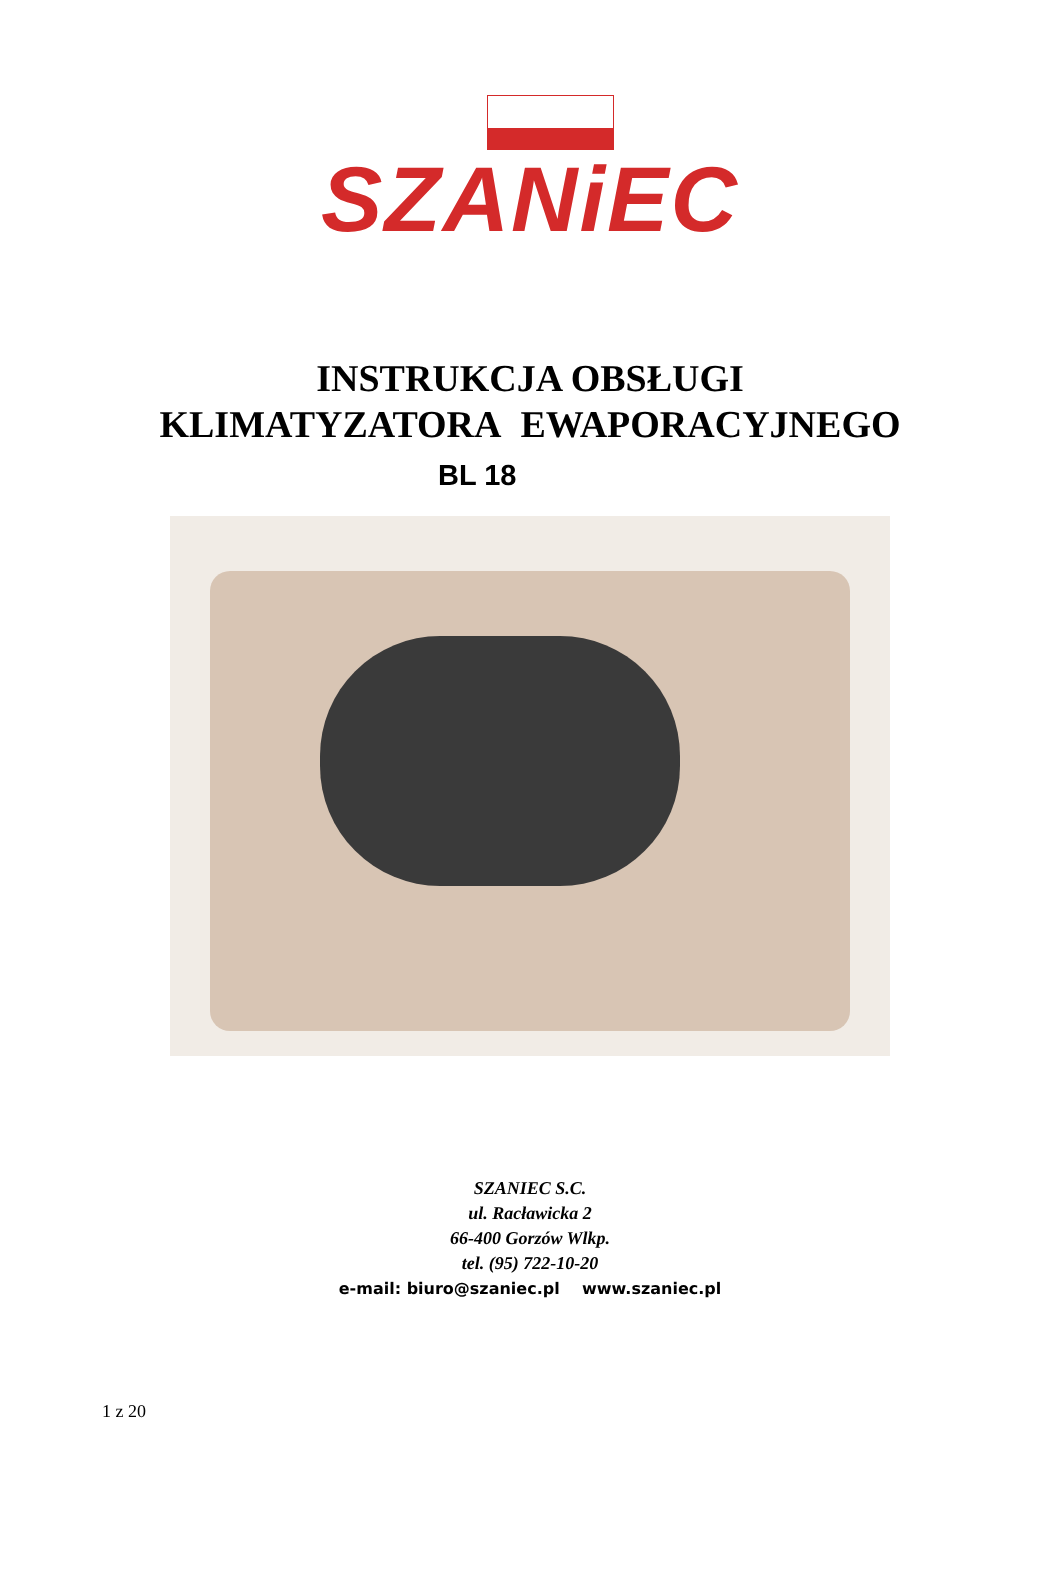SZANiEC
INSTRUKCJA OBSŁUGI
KLIMATYZATORA EWAPORACYJNEGO
BL 18
SZANIEC S.C.
ul. Racławicka 2
66-400 Gorzów Wlkp.
tel. (95) 722-10-20
e-mail: biuro@szaniec.pl www.szaniec.pl
1 z 20